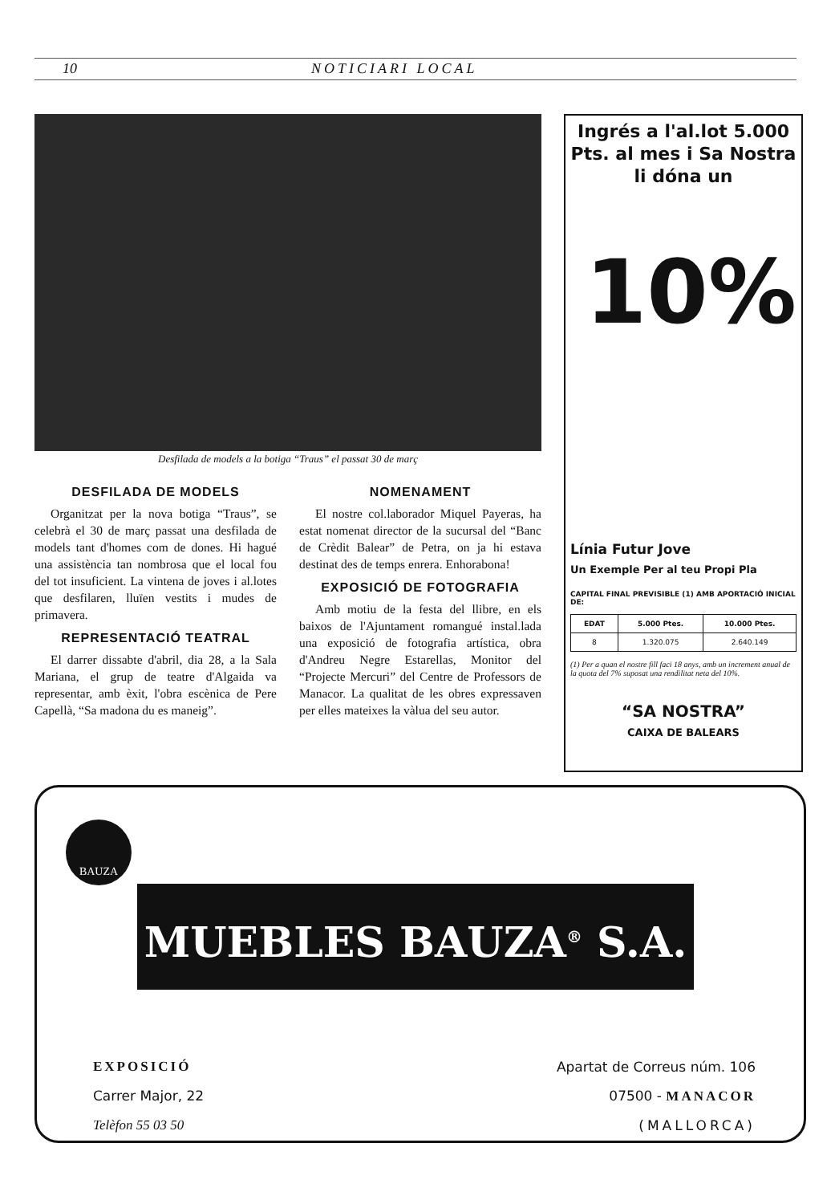10 NOTICIARI LOCAL
Desfilada de models a la botiga “Traus” el passat 30 de març
DESFILADA DE MODELS
Organitzat per la nova botiga “Traus”, se celebrà el 30 de març passat una desfilada de models tant d'homes com de dones. Hi hagué una assistència tan nombrosa que el local fou del tot insuficient. La vintena de joves i al.lotes que desfilaren, lluïen vestits i mudes de primavera.
REPRESENTACIÓ TEATRAL
El darrer dissabte d'abril, dia 28, a la Sala Mariana, el grup de teatre d'Algaida va representar, amb èxit, l'obra escènica de Pere Capellà, “Sa madona du es maneig”.
NOMENAMENT
El nostre col.laborador Miquel Payeras, ha estat nomenat director de la sucursal del “Banc de Crèdit Balear” de Petra, on ja hi estava destinat des de temps enrera. Enhorabona!
EXPOSICIÓ DE FOTOGRAFIA
Amb motiu de la festa del llibre, en els baixos de l'Ajuntament romangué instal.lada una exposició de fotografia artística, obra d'Andreu Negre Estarellas, Monitor del “Projecte Mercuri” del Centre de Professors de Manacor. La qualitat de les obres expressaven per elles mateixes la vàlua del seu autor.
Ingrés a l'al.lot 5.000 Pts. al mes i Sa Nostra li dóna un
10%
Línia Futur Jove
Un Exemple Per al teu Propi Pla
CAPITAL FINAL PREVISIBLE (1) AMB APORTACIÓ INICIAL DE:
| EDAT | 5.000 Ptes. | 10.000 Ptes. |
| --- | --- | --- |
| 8 | 1.320.075 | 2.640.149 |
(1) Per a quan el nostre fill faci 18 anys, amb un increment anual de la quota del 7% suposat una rendilitat neta del 10%.
“SA NOSTRA”
CAIXA DE BALEARS
BAUZA
MUEBLES BAUZA<sup>®</sup> S.A.
EXPOSICIÓ
Carrer Major, 22
Telèfon 55 03 50
Apartat de Correus núm. 106
07500 - MANACOR
(MALLORCA)